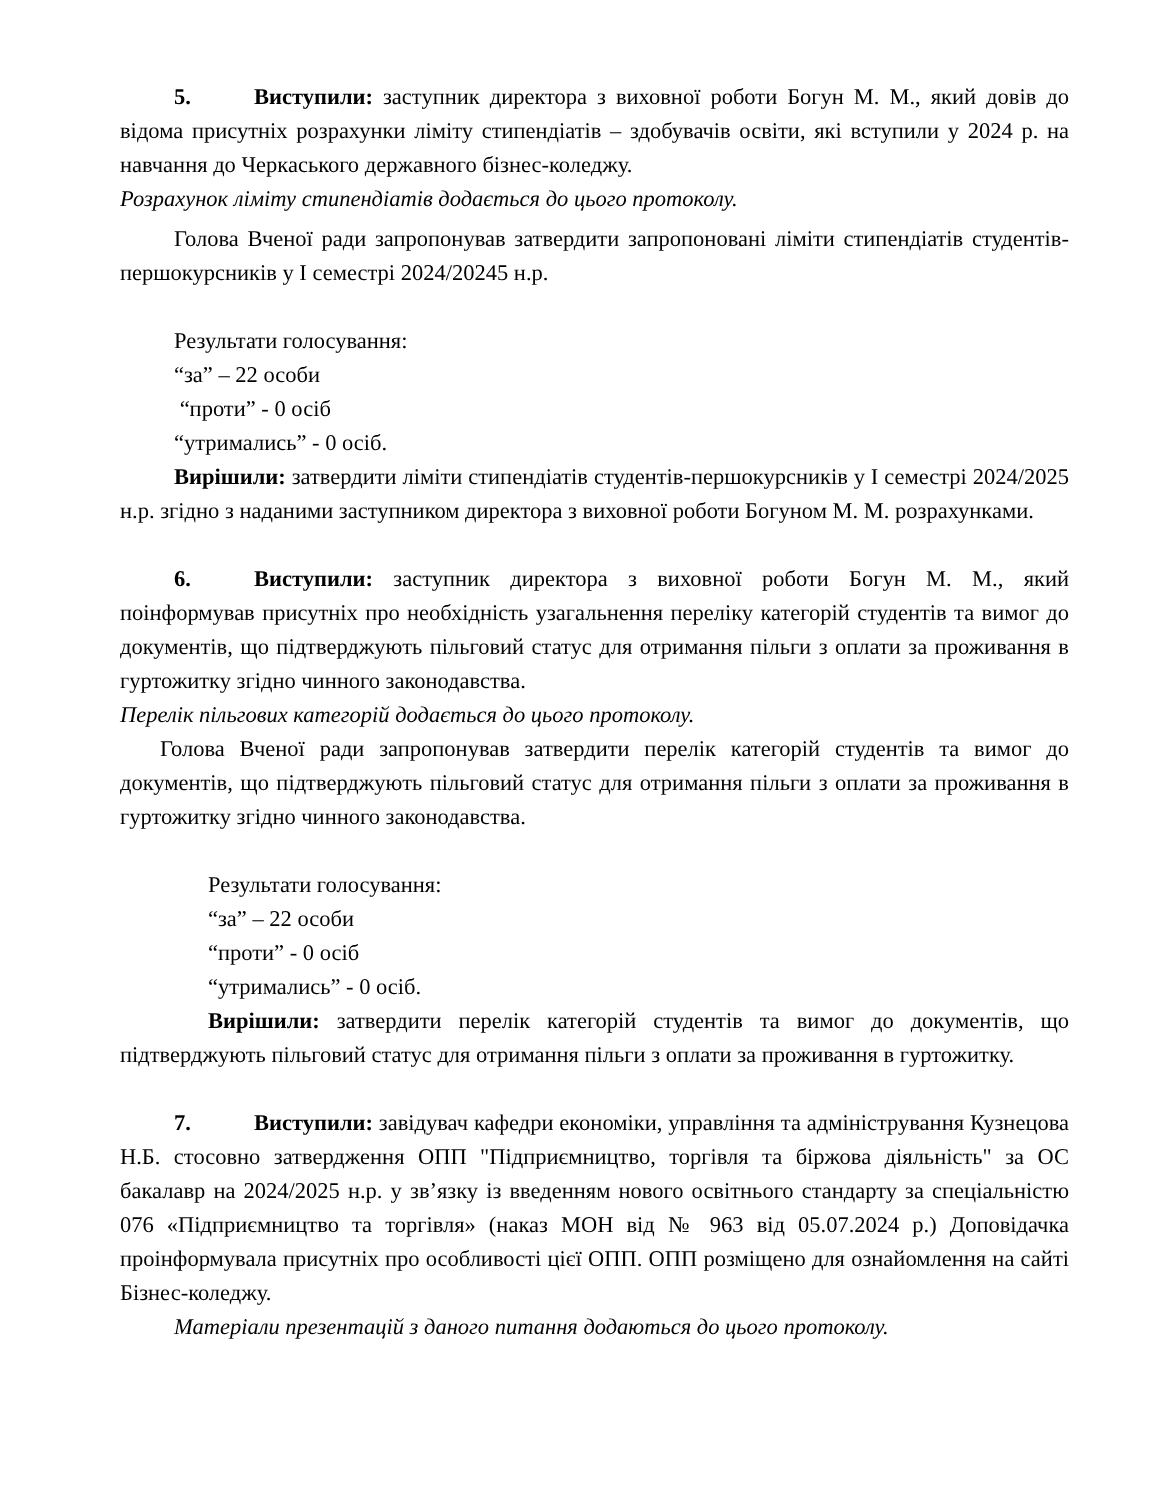5. Виступили: заступник директора з виховної роботи Богун М. М., який довів до відома присутніх розрахунки ліміту стипендіатів – здобувачів освіти, які вступили у 2024 р. на навчання до Черкаського державного бізнес-коледжу.
Розрахунок ліміту стипендіатів додається до цього протоколу.
Голова Вченої ради запропонував затвердити запропоновані ліміти стипендіатів студентів-першокурсників у I семестрі 2024/20245 н.р.
Результати голосування:
“за” – 22 особи
“проти” - 0 осіб
“утримались” - 0 осіб.
Вирішили: затвердити ліміти стипендіатів студентів-першокурсників у I семестрі 2024/2025 н.р. згідно з наданими заступником директора з виховної роботи Богуном М. М. розрахунками.
6. Виступили: заступник директора з виховної роботи Богун М. М., який поінформував присутніх про необхідність узагальнення переліку категорій студентів та вимог до документів, що підтверджують пільговий статус для отримання пільги з оплати за проживання в гуртожитку згідно чинного законодавства.
Перелік пільгових категорій додається до цього протоколу.
Голова Вченої ради запропонував затвердити перелік категорій студентів та вимог до документів, що підтверджують пільговий статус для отримання пільги з оплати за проживання в гуртожитку згідно чинного законодавства.
Результати голосування:
“за” – 22 особи
“проти” - 0 осіб
“утримались” - 0 осіб.
Вирішили: затвердити перелік категорій студентів та вимог до документів, що підтверджують пільговий статус для отримання пільги з оплати за проживання в гуртожитку.
7. Виступили: завідувач кафедри економіки, управління та адміністрування Кузнецова Н.Б. стосовно затвердження ОПП "Підприємництво, торгівля та біржова діяльність" за ОС бакалавр на 2024/2025 н.р. у зв’язку із введенням нового освітнього стандарту за спеціальністю 076 «Підприємництво та торгівля» (наказ МОН від № 963 від 05.07.2024 р.) Доповідачка проінформувала присутніх про особливості цієї ОПП. ОПП розміщено для ознайомлення на сайті Бізнес-коледжу.
Матеріали презентацій з даного питання додаються до цього протоколу.